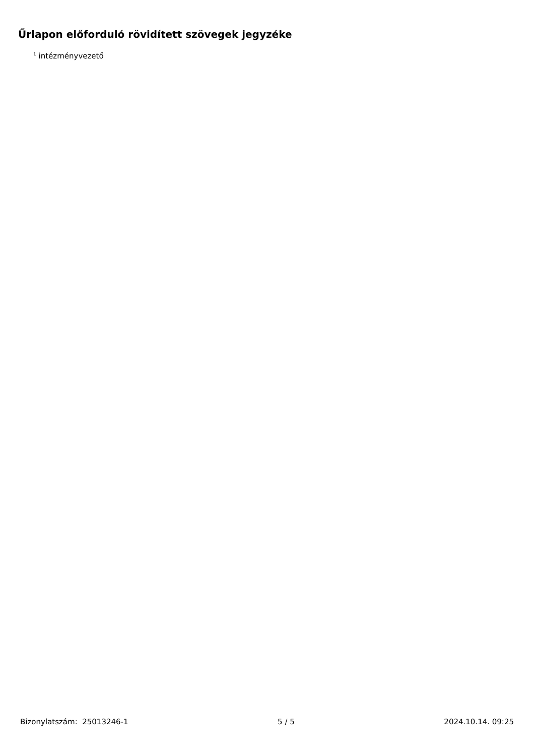Űrlapon előforduló rövidített szövegek jegyzéke
<sup>1</sup> intézményvezető
Bizonylatszám: 25013246-1 5 / 5 2024.10.14. 09:25